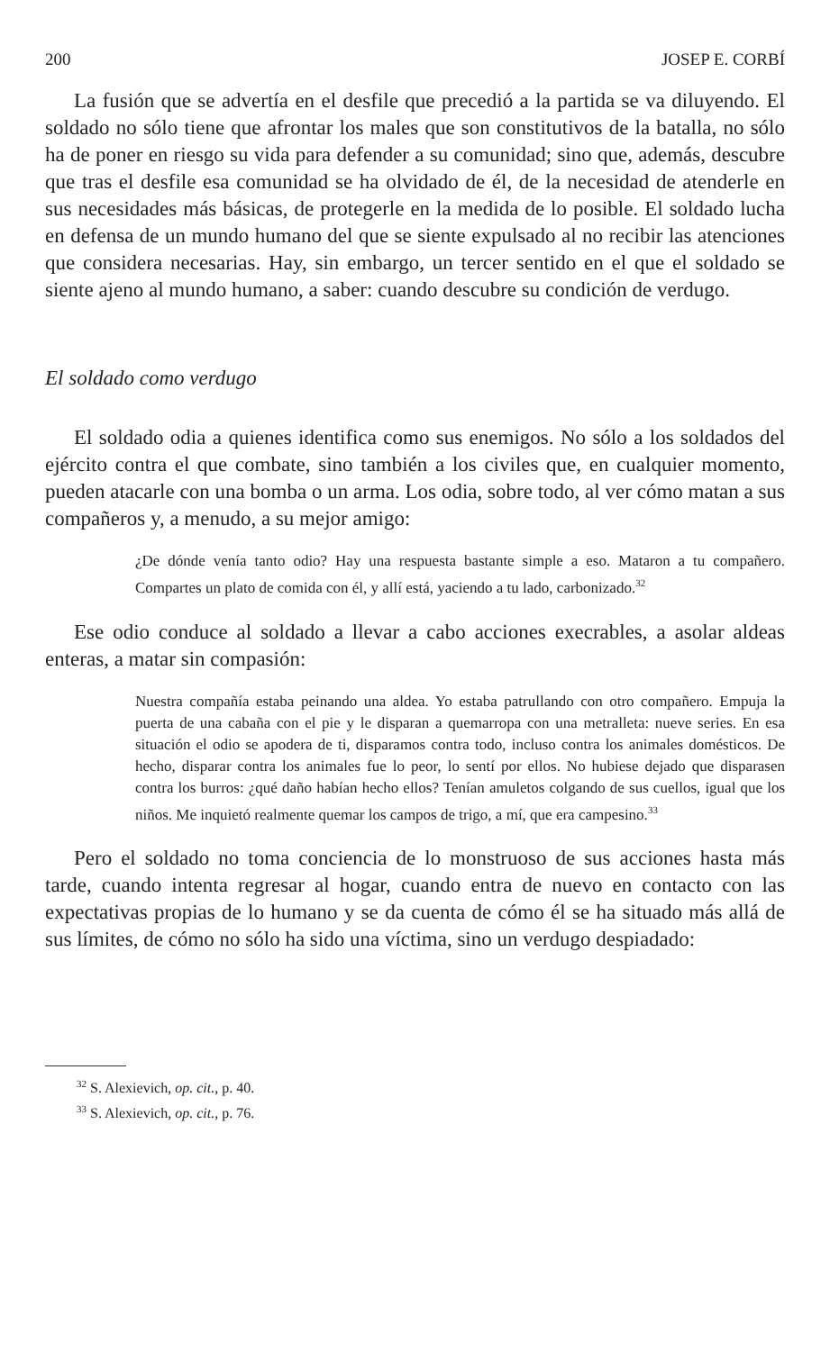200 JOSEP E. CORBÍ
La fusión que se advertía en el desfile que precedió a la partida se va diluyendo. El soldado no sólo tiene que afrontar los males que son constitutivos de la batalla, no sólo ha de poner en riesgo su vida para defender a su comunidad; sino que, además, descubre que tras el desfile esa comunidad se ha olvidado de él, de la necesidad de atenderle en sus necesidades más básicas, de protegerle en la medida de lo posible. El soldado lucha en defensa de un mundo humano del que se siente expulsado al no recibir las atenciones que considera necesarias. Hay, sin embargo, un tercer sentido en el que el soldado se siente ajeno al mundo humano, a saber: cuando descubre su condición de verdugo.
El soldado como verdugo
El soldado odia a quienes identifica como sus enemigos. No sólo a los soldados del ejército contra el que combate, sino también a los civiles que, en cualquier momento, pueden atacarle con una bomba o un arma. Los odia, sobre todo, al ver cómo matan a sus compañeros y, a menudo, a su mejor amigo:
¿De dónde venía tanto odio? Hay una respuesta bastante simple a eso. Mataron a tu compañero. Compartes un plato de comida con él, y allí está, yaciendo a tu lado, carbonizado.<sup>32</sup>
Ese odio conduce al soldado a llevar a cabo acciones execrables, a asolar aldeas enteras, a matar sin compasión:
Nuestra compañía estaba peinando una aldea. Yo estaba patrullando con otro compañero. Empuja la puerta de una cabaña con el pie y le disparan a quemarropa con una metralleta: nueve series. En esa situación el odio se apodera de ti, disparamos contra todo, incluso contra los animales domésticos. De hecho, disparar contra los animales fue lo peor, lo sentí por ellos. No hubiese dejado que disparasen contra los burros: ¿qué daño habían hecho ellos? Tenían amuletos colgando de sus cuellos, igual que los niños. Me inquietó realmente quemar los campos de trigo, a mí, que era campesino.<sup>33</sup>
Pero el soldado no toma conciencia de lo monstruoso de sus acciones hasta más tarde, cuando intenta regresar al hogar, cuando entra de nuevo en contacto con las expectativas propias de lo humano y se da cuenta de cómo él se ha situado más allá de sus límites, de cómo no sólo ha sido una víctima, sino un verdugo despiadado:
<sup>32</sup> S. Alexievich, op. cit., p. 40.
<sup>33</sup> S. Alexievich, op. cit., p. 76.